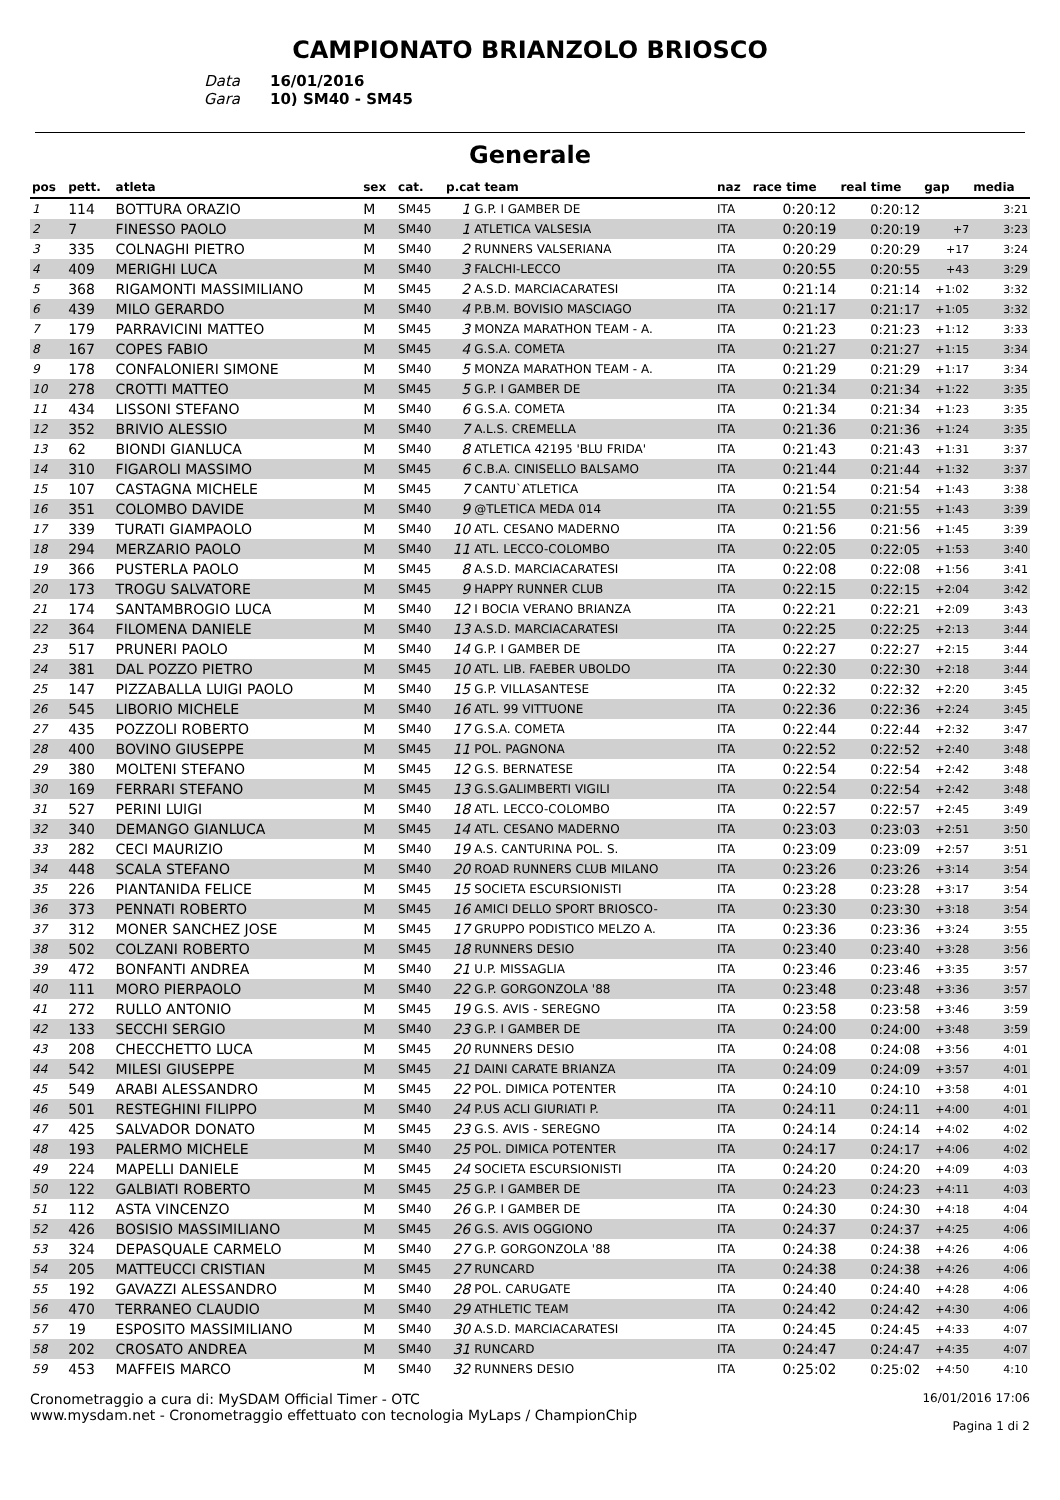CAMPIONATO BRIANZOLO BRIOSCO
Data 16/01/2016
Gara 10) SM40 - SM45
Generale
| pos | pett. | atleta | sex | cat. | p.cat team | | naz | race time | real time | gap | media |
| --- | --- | --- | --- | --- | --- | --- | --- | --- | --- | --- | --- |
| 1 | 114 | BOTTURA ORAZIO | M | SM45 | 1 | G.P. I GAMBER DE | ITA | 0:20:12 | 0:20:12 | | 3:21 |
| 2 | 7 | FINESSO PAOLO | M | SM40 | 1 | ATLETICA VALSESIA | ITA | 0:20:19 | 0:20:19 | +7 | 3:23 |
| 3 | 335 | COLNAGHI PIETRO | M | SM40 | 2 | RUNNERS VALSERIANA | ITA | 0:20:29 | 0:20:29 | +17 | 3:24 |
| 4 | 409 | MERIGHI LUCA | M | SM40 | 3 | FALCHI-LECCO | ITA | 0:20:55 | 0:20:55 | +43 | 3:29 |
| 5 | 368 | RIGAMONTI MASSIMILIANO | M | SM45 | 2 | A.S.D. MARCIACARATESI | ITA | 0:21:14 | 0:21:14 | +1:02 | 3:32 |
| 6 | 439 | MILO GERARDO | M | SM40 | 4 | P.B.M. BOVISIO MASCIAGO | ITA | 0:21:17 | 0:21:17 | +1:05 | 3:32 |
| 7 | 179 | PARRAVICINI MATTEO | M | SM45 | 3 | MONZA MARATHON TEAM - A. | ITA | 0:21:23 | 0:21:23 | +1:12 | 3:33 |
| 8 | 167 | COPES FABIO | M | SM45 | 4 | G.S.A. COMETA | ITA | 0:21:27 | 0:21:27 | +1:15 | 3:34 |
| 9 | 178 | CONFALONIERI SIMONE | M | SM40 | 5 | MONZA MARATHON TEAM - A. | ITA | 0:21:29 | 0:21:29 | +1:17 | 3:34 |
| 10 | 278 | CROTTI MATTEO | M | SM45 | 5 | G.P. I GAMBER DE | ITA | 0:21:34 | 0:21:34 | +1:22 | 3:35 |
| 11 | 434 | LISSONI STEFANO | M | SM40 | 6 | G.S.A. COMETA | ITA | 0:21:34 | 0:21:34 | +1:23 | 3:35 |
| 12 | 352 | BRIVIO ALESSIO | M | SM40 | 7 | A.L.S. CREMELLA | ITA | 0:21:36 | 0:21:36 | +1:24 | 3:35 |
| 13 | 62 | BIONDI GIANLUCA | M | SM40 | 8 | ATLETICA 42195 'BLU FRIDA' | ITA | 0:21:43 | 0:21:43 | +1:31 | 3:37 |
| 14 | 310 | FIGAROLI MASSIMO | M | SM45 | 6 | C.B.A. CINISELLO BALSAMO | ITA | 0:21:44 | 0:21:44 | +1:32 | 3:37 |
| 15 | 107 | CASTAGNA MICHELE | M | SM45 | 7 | CANTU`ATLETICA | ITA | 0:21:54 | 0:21:54 | +1:43 | 3:38 |
| 16 | 351 | COLOMBO DAVIDE | M | SM40 | 9 | @TLETICA MEDA 014 | ITA | 0:21:55 | 0:21:55 | +1:43 | 3:39 |
| 17 | 339 | TURATI GIAMPAOLO | M | SM40 | 10 | ATL. CESANO MADERNO | ITA | 0:21:56 | 0:21:56 | +1:45 | 3:39 |
| 18 | 294 | MERZARIO PAOLO | M | SM40 | 11 | ATL. LECCO-COLOMBO | ITA | 0:22:05 | 0:22:05 | +1:53 | 3:40 |
| 19 | 366 | PUSTERLA PAOLO | M | SM45 | 8 | A.S.D. MARCIACARATESI | ITA | 0:22:08 | 0:22:08 | +1:56 | 3:41 |
| 20 | 173 | TROGU SALVATORE | M | SM45 | 9 | HAPPY RUNNER CLUB | ITA | 0:22:15 | 0:22:15 | +2:04 | 3:42 |
| 21 | 174 | SANTAMBROGIO LUCA | M | SM40 | 12 | I BOCIA VERANO BRIANZA | ITA | 0:22:21 | 0:22:21 | +2:09 | 3:43 |
| 22 | 364 | FILOMENA DANIELE | M | SM40 | 13 | A.S.D. MARCIACARATESI | ITA | 0:22:25 | 0:22:25 | +2:13 | 3:44 |
| 23 | 517 | PRUNERI PAOLO | M | SM40 | 14 | G.P. I GAMBER DE | ITA | 0:22:27 | 0:22:27 | +2:15 | 3:44 |
| 24 | 381 | DAL POZZO PIETRO | M | SM45 | 10 | ATL. LIB. FAEBER UBOLDO | ITA | 0:22:30 | 0:22:30 | +2:18 | 3:44 |
| 25 | 147 | PIZZABALLA LUIGI PAOLO | M | SM40 | 15 | G.P. VILLASANTESE | ITA | 0:22:32 | 0:22:32 | +2:20 | 3:45 |
| 26 | 545 | LIBORIO MICHELE | M | SM40 | 16 | ATL. 99 VITTUONE | ITA | 0:22:36 | 0:22:36 | +2:24 | 3:45 |
| 27 | 435 | POZZOLI ROBERTO | M | SM40 | 17 | G.S.A. COMETA | ITA | 0:22:44 | 0:22:44 | +2:32 | 3:47 |
| 28 | 400 | BOVINO GIUSEPPE | M | SM45 | 11 | POL. PAGNONA | ITA | 0:22:52 | 0:22:52 | +2:40 | 3:48 |
| 29 | 380 | MOLTENI STEFANO | M | SM45 | 12 | G.S. BERNATESE | ITA | 0:22:54 | 0:22:54 | +2:42 | 3:48 |
| 30 | 169 | FERRARI STEFANO | M | SM45 | 13 | G.S.GALIMBERTI VIGILI | ITA | 0:22:54 | 0:22:54 | +2:42 | 3:48 |
| 31 | 527 | PERINI LUIGI | M | SM40 | 18 | ATL. LECCO-COLOMBO | ITA | 0:22:57 | 0:22:57 | +2:45 | 3:49 |
| 32 | 340 | DEMANGO GIANLUCA | M | SM45 | 14 | ATL. CESANO MADERNO | ITA | 0:23:03 | 0:23:03 | +2:51 | 3:50 |
| 33 | 282 | CECI MAURIZIO | M | SM40 | 19 | A.S. CANTURINA POL. S. | ITA | 0:23:09 | 0:23:09 | +2:57 | 3:51 |
| 34 | 448 | SCALA STEFANO | M | SM40 | 20 | ROAD RUNNERS CLUB MILANO | ITA | 0:23:26 | 0:23:26 | +3:14 | 3:54 |
| 35 | 226 | PIANTANIDA FELICE | M | SM45 | 15 | SOCIETA ESCURSIONISTI | ITA | 0:23:28 | 0:23:28 | +3:17 | 3:54 |
| 36 | 373 | PENNATI ROBERTO | M | SM45 | 16 | AMICI DELLO SPORT BRIOSCO- | ITA | 0:23:30 | 0:23:30 | +3:18 | 3:54 |
| 37 | 312 | MONER SANCHEZ JOSE | M | SM45 | 17 | GRUPPO PODISTICO MELZO A. | ITA | 0:23:36 | 0:23:36 | +3:24 | 3:55 |
| 38 | 502 | COLZANI ROBERTO | M | SM45 | 18 | RUNNERS DESIO | ITA | 0:23:40 | 0:23:40 | +3:28 | 3:56 |
| 39 | 472 | BONFANTI ANDREA | M | SM40 | 21 | U.P. MISSAGLIA | ITA | 0:23:46 | 0:23:46 | +3:35 | 3:57 |
| 40 | 111 | MORO PIERPAOLO | M | SM40 | 22 | G.P. GORGONZOLA '88 | ITA | 0:23:48 | 0:23:48 | +3:36 | 3:57 |
| 41 | 272 | RULLO ANTONIO | M | SM45 | 19 | G.S. AVIS - SEREGNO | ITA | 0:23:58 | 0:23:58 | +3:46 | 3:59 |
| 42 | 133 | SECCHI SERGIO | M | SM40 | 23 | G.P. I GAMBER DE | ITA | 0:24:00 | 0:24:00 | +3:48 | 3:59 |
| 43 | 208 | CHECCHETTO LUCA | M | SM45 | 20 | RUNNERS DESIO | ITA | 0:24:08 | 0:24:08 | +3:56 | 4:01 |
| 44 | 542 | MILESI GIUSEPPE | M | SM45 | 21 | DAINI CARATE BRIANZA | ITA | 0:24:09 | 0:24:09 | +3:57 | 4:01 |
| 45 | 549 | ARABI ALESSANDRO | M | SM45 | 22 | POL. DIMICA POTENTER | ITA | 0:24:10 | 0:24:10 | +3:58 | 4:01 |
| 46 | 501 | RESTEGHINI FILIPPO | M | SM40 | 24 | P.US ACLI GIURIATI P. | ITA | 0:24:11 | 0:24:11 | +4:00 | 4:01 |
| 47 | 425 | SALVADOR DONATO | M | SM45 | 23 | G.S. AVIS - SEREGNO | ITA | 0:24:14 | 0:24:14 | +4:02 | 4:02 |
| 48 | 193 | PALERMO MICHELE | M | SM40 | 25 | POL. DIMICA POTENTER | ITA | 0:24:17 | 0:24:17 | +4:06 | 4:02 |
| 49 | 224 | MAPELLI DANIELE | M | SM45 | 24 | SOCIETA ESCURSIONISTI | ITA | 0:24:20 | 0:24:20 | +4:09 | 4:03 |
| 50 | 122 | GALBIATI ROBERTO | M | SM45 | 25 | G.P. I GAMBER DE | ITA | 0:24:23 | 0:24:23 | +4:11 | 4:03 |
| 51 | 112 | ASTA VINCENZO | M | SM40 | 26 | G.P. I GAMBER DE | ITA | 0:24:30 | 0:24:30 | +4:18 | 4:04 |
| 52 | 426 | BOSISIO MASSIMILIANO | M | SM45 | 26 | G.S. AVIS OGGIONO | ITA | 0:24:37 | 0:24:37 | +4:25 | 4:06 |
| 53 | 324 | DEPASQUALE CARMELO | M | SM40 | 27 | G.P. GORGONZOLA '88 | ITA | 0:24:38 | 0:24:38 | +4:26 | 4:06 |
| 54 | 205 | MATTEUCCI CRISTIAN | M | SM45 | 27 | RUNCARD | ITA | 0:24:38 | 0:24:38 | +4:26 | 4:06 |
| 55 | 192 | GAVAZZI ALESSANDRO | M | SM40 | 28 | POL. CARUGATE | ITA | 0:24:40 | 0:24:40 | +4:28 | 4:06 |
| 56 | 470 | TERRANEO CLAUDIO | M | SM40 | 29 | ATHLETIC TEAM | ITA | 0:24:42 | 0:24:42 | +4:30 | 4:06 |
| 57 | 19 | ESPOSITO MASSIMILIANO | M | SM40 | 30 | A.S.D. MARCIACARATESI | ITA | 0:24:45 | 0:24:45 | +4:33 | 4:07 |
| 58 | 202 | CROSATO ANDREA | M | SM40 | 31 | RUNCARD | ITA | 0:24:47 | 0:24:47 | +4:35 | 4:07 |
| 59 | 453 | MAFFEIS MARCO | M | SM40 | 32 | RUNNERS DESIO | ITA | 0:25:02 | 0:25:02 | +4:50 | 4:10 |
Cronometraggio a cura di: MySDAM Official Timer - OTC
www.mysdam.net - Cronometraggio effettuato con tecnologia MyLaps / ChampionChip
16/01/2016 17:06
Pagina 1 di 2